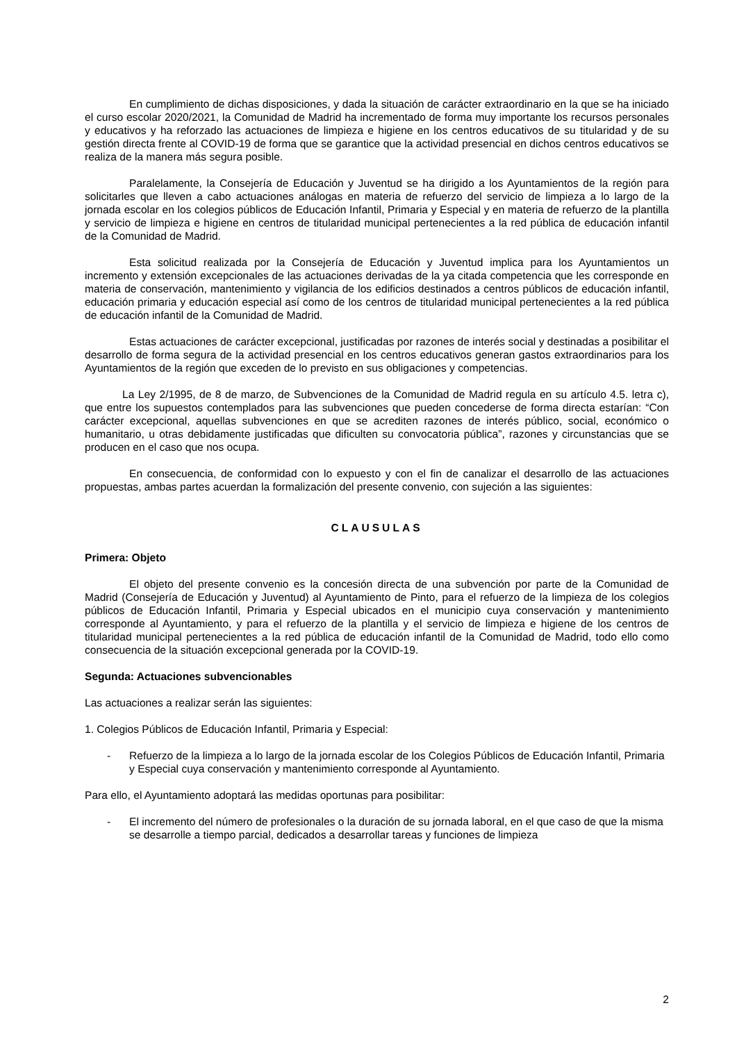En cumplimiento de dichas disposiciones, y dada la situación de carácter extraordinario en la que se ha iniciado el curso escolar 2020/2021, la Comunidad de Madrid ha incrementado de forma muy importante los recursos personales y educativos y ha reforzado las actuaciones de limpieza e higiene en los centros educativos de su titularidad y de su gestión directa frente al COVID-19 de forma que se garantice que la actividad presencial en dichos centros educativos se realiza de la manera más segura posible.
Paralelamente, la Consejería de Educación y Juventud se ha dirigido a los Ayuntamientos de la región para solicitarles que lleven a cabo actuaciones análogas en materia de refuerzo del servicio de limpieza a lo largo de la jornada escolar en los colegios públicos de Educación Infantil, Primaria y Especial y en materia de refuerzo de la plantilla y servicio de limpieza e higiene en centros de titularidad municipal pertenecientes a la red pública de educación infantil de la Comunidad de Madrid.
Esta solicitud realizada por la Consejería de Educación y Juventud implica para los Ayuntamientos un incremento y extensión excepcionales de las actuaciones derivadas de la ya citada competencia que les corresponde en materia de conservación, mantenimiento y vigilancia de los edificios destinados a centros públicos de educación infantil, educación primaria y educación especial así como de los centros de titularidad municipal pertenecientes a la red pública de educación infantil de la Comunidad de Madrid.
Estas actuaciones de carácter excepcional, justificadas por razones de interés social y destinadas a posibilitar el desarrollo de forma segura de la actividad presencial en los centros educativos generan gastos extraordinarios para los Ayuntamientos de la región que exceden de lo previsto en sus obligaciones y competencias.
La Ley 2/1995, de 8 de marzo, de Subvenciones de la Comunidad de Madrid regula en su artículo 4.5. letra c), que entre los supuestos contemplados para las subvenciones que pueden concederse de forma directa estarían: “Con carácter excepcional, aquellas subvenciones en que se acrediten razones de interés público, social, económico o humanitario, u otras debidamente justificadas que dificulten su convocatoria pública”, razones y circunstancias que se producen en el caso que nos ocupa.
En consecuencia, de conformidad con lo expuesto y con el fin de canalizar el desarrollo de las actuaciones propuestas, ambas partes acuerdan la formalización del presente convenio, con sujeción a las siguientes:
CLAUSULAS
Primera: Objeto
El objeto del presente convenio es la concesión directa de una subvención por parte de la Comunidad de Madrid (Consejería de Educación y Juventud) al Ayuntamiento de Pinto, para el refuerzo de la limpieza de los colegios públicos de Educación Infantil, Primaria y Especial ubicados en el municipio cuya conservación y mantenimiento corresponde al Ayuntamiento, y para el refuerzo de la plantilla y el servicio de limpieza e higiene de los centros de titularidad municipal pertenecientes a la red pública de educación infantil de la Comunidad de Madrid, todo ello como consecuencia de la situación excepcional generada por la COVID-19.
Segunda: Actuaciones subvencionables
Las actuaciones a realizar serán las siguientes:
1. Colegios Públicos de Educación Infantil, Primaria y Especial:
- Refuerzo de la limpieza a lo largo de la jornada escolar de los Colegios Públicos de Educación Infantil, Primaria y Especial cuya conservación y mantenimiento corresponde al Ayuntamiento.
Para ello, el Ayuntamiento adoptará las medidas oportunas para posibilitar:
- El incremento del número de profesionales o la duración de su jornada laboral, en el que caso de que la misma se desarrolle a tiempo parcial, dedicados a desarrollar tareas y funciones de limpieza
2